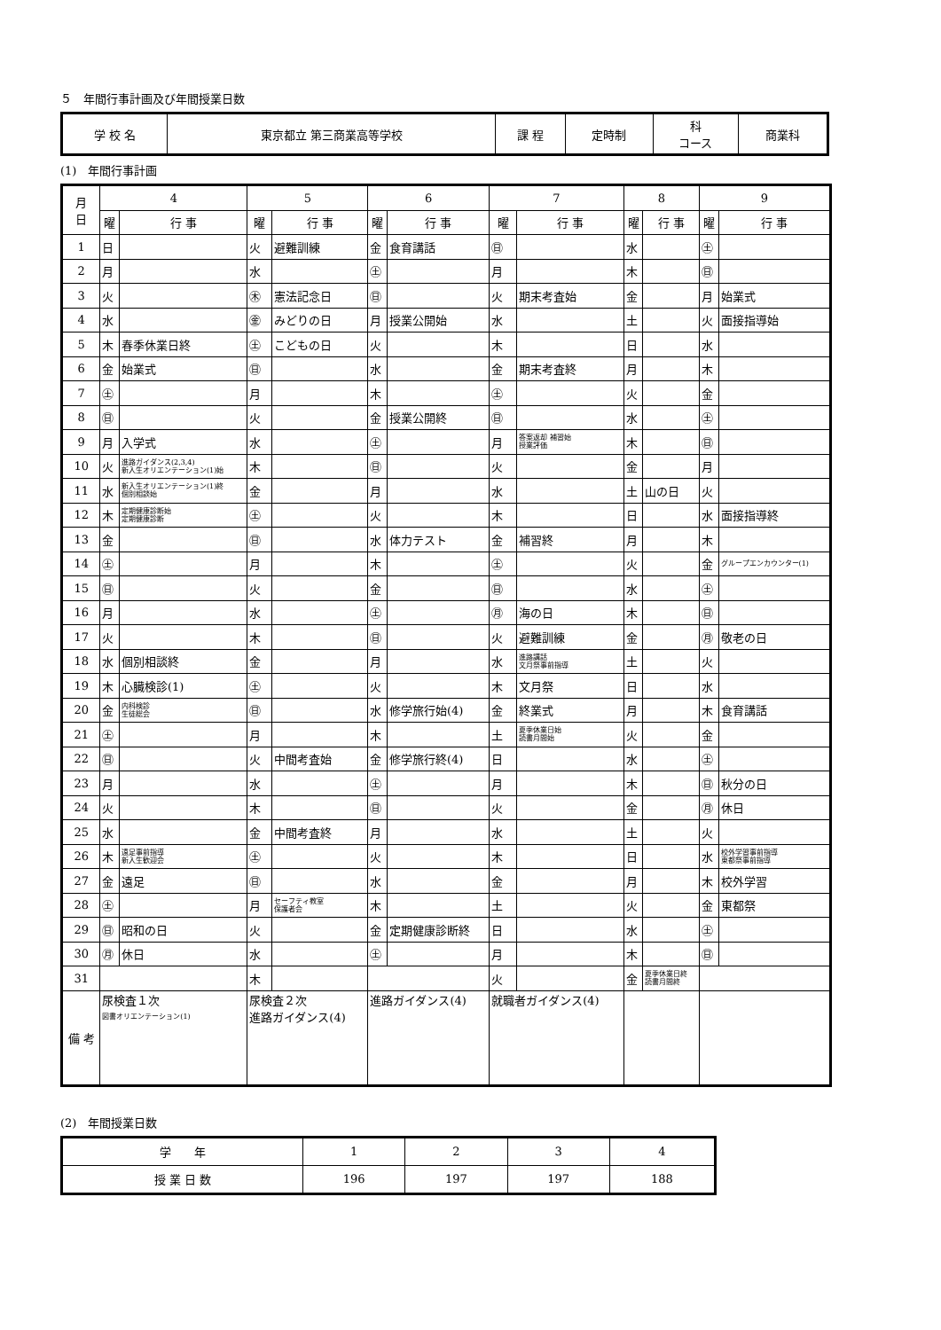５　年間行事計画及び年間授業日数
| 学 校 名 | 東京都立 第三商業高等学校 | 課 程 | 定時制 | 科 コース | 商業科 |
(1)　年間行事計画
| 月 日 | 4 | | 5 | | 6 | | 7 | | 8 | | 9 | |
| --- | --- | --- | --- | --- | --- | --- | --- | --- | --- | --- | --- | --- |
| | 曜 | 行 事 | 曜 | 行 事 | 曜 | 行 事 | 曜 | 行 事 | 曜 | 行 事 | 曜 | 行 事 |
| 1 | 日 | | 火 | 避難訓練 | 金 | 食育講話 | ㊐ | | 水 | | ㊏ | |
| 2 | 月 | | 水 | | ㊏ | | 月 | | 木 | | ㊐ | |
| 3 | 火 | | ㊍ | 憲法記念日 | ㊐ | | 火 | 期末考査始 | 金 | | 月 | 始業式 |
| 4 | 水 | | ㊎ | みどりの日 | 月 | 授業公開始 | 水 | | 土 | | 火 | 面接指導始 |
| 5 | 木 | 春季休業日終 | ㊏ | こどもの日 | 火 | | 木 | | 日 | | 水 | |
| 6 | 金 | 始業式 | ㊐ | | 水 | | 金 | 期末考査終 | 月 | | 木 | |
| 7 | ㊏ | | 月 | | 木 | | ㊏ | | 火 | | 金 | |
| 8 | ㊐ | | 火 | | 金 | 授業公開終 | ㊐ | | 水 | | ㊏ | |
| 9 | 月 | 入学式 | 水 | | ㊏ | | 月 | 答案返却 補習始 授業評価 | 木 | | ㊐ | |
| 10 | 火 | 進路ガイダンス(2,3,4) 新入生オリエンテーション(1)始 | 木 | | ㊐ | | 火 | | 金 | | 月 | |
| 11 | 水 | 新入生オリエンテーション(1)終 個別相談始 | 金 | | 月 | | 水 | | 土 | 山の日 | 火 | |
| 12 | 木 | 定期健康診断始 定期健康診断 | ㊏ | | 火 | | 木 | | 日 | | 水 | 面接指導終 |
| 13 | 金 | | ㊐ | | 水 | 体力テスト | 金 | 補習終 | 月 | | 木 | |
| 14 | ㊏ | | 月 | | 木 | | ㊏ | | 火 | | 金 | グループエンカウンター(1) |
| 15 | ㊐ | | 火 | | 金 | | ㊐ | | 水 | | ㊏ | |
| 16 | 月 | | 水 | | ㊏ | | ㊊ | 海の日 | 木 | | ㊐ | |
| 17 | 火 | | 木 | | ㊐ | | 火 | 避難訓練 | 金 | | ㊊ | 敬老の日 |
| 18 | 水 | 個別相談終 | 金 | | 月 | | 水 | 進路講話 文月祭事前指導 | 土 | | 火 | |
| 19 | 木 | 心臓検診(1) | ㊏ | | 火 | | 木 | 文月祭 | 日 | | 水 | |
| 20 | 金 | 内科検診 生徒総会 | ㊐ | | 水 | 修学旅行始(4) | 金 | 終業式 | 月 | | 木 | 食育講話 |
| 21 | ㊏ | | 月 | | 木 | | 土 | 夏季休業日始 読書月間始 | 火 | | 金 | |
| 22 | ㊐ | | 火 | 中間考査始 | 金 | 修学旅行終(4) | 日 | | 水 | | ㊏ | |
| 23 | 月 | | 水 | | ㊏ | | 月 | | 木 | | ㊐ | 秋分の日 |
| 24 | 火 | | 木 | | ㊐ | | 火 | | 金 | | ㊊ | 休日 |
| 25 | 水 | | 金 | 中間考査終 | 月 | | 水 | | 土 | | 火 | |
| 26 | 木 | 遠足事前指導 新入生歓迎会 | ㊏ | | 火 | | 木 | | 日 | | 水 | 校外学習事前指導 東都祭事前指導 |
| 27 | 金 | 遠足 | ㊐ | | 水 | | 金 | | 月 | | 木 | 校外学習 |
| 28 | ㊏ | | 月 | セーフティ教室 保護者会 | 木 | | 土 | | 火 | | 金 | 東都祭 |
| 29 | ㊐ | 昭和の日 | 火 | | 金 | 定期健康診断終 | 日 | | 水 | | ㊏ | |
| 30 | ㊊ | 休日 | 水 | | ㊏ | | 月 | | 木 | | ㊐ | |
| 31 | | | 木 | | | | 火 | | 金 | 夏季休業日終 読書月間終 | | |
| 備 考 | 尿検査１次 図書オリエンテーション(1) | | 尿検査２次 進路ガイダンス(4) | | 進路ガイダンス(4) | | 就職者ガイダンス(4) | | | | | |
(2)　年間授業日数
| 学 年 | 1 | 2 | 3 | 4 |
| 授 業 日 数 | 196 | 197 | 197 | 188 |